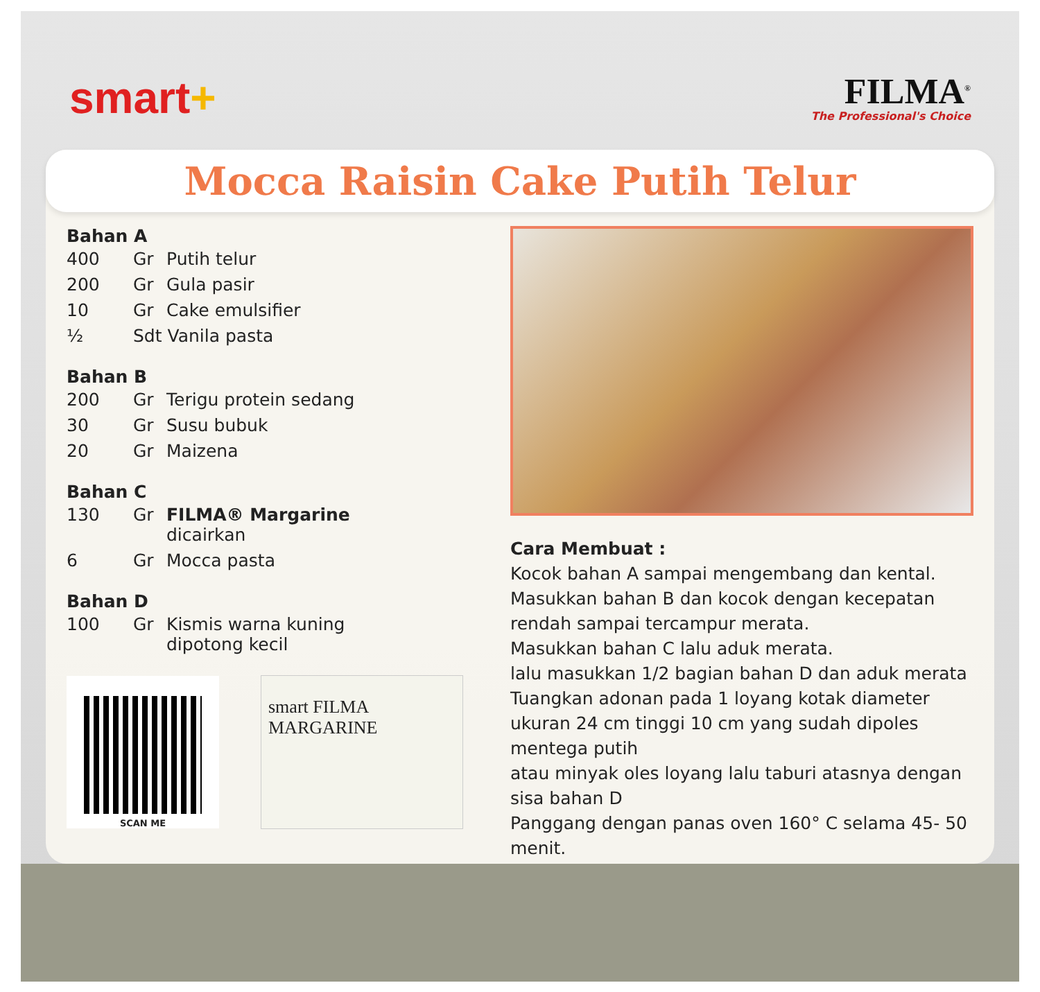smart+
FILMA<sup>®</sup>
The Professional's Choice
Mocca Raisin Cake Putih Telur
Bahan A
| 400 | Gr | Putih telur |
| 200 | Gr | Gula pasir |
| 10 | Gr | Cake emulsifier |
| ½ | Sdt Vanila pasta | |
Bahan B
| 200 | Gr | Terigu protein sedang |
| 30 | Gr | Susu bubuk |
| 20 | Gr | Maizena |
Bahan C
| 130 | Gr | FILMA® Margarine dicairkan |
| 6 | Gr | Mocca pasta |
Bahan D
| 100 | Gr | Kismis warna kuning dipotong kecil |
SCAN ME
smart FILMA MARGARINE
Cara Membuat :
Kocok bahan A sampai mengembang dan kental.
Masukkan bahan B dan kocok dengan kecepatan rendah sampai tercampur merata.
Masukkan bahan C lalu aduk merata.
lalu masukkan 1/2 bagian bahan D dan aduk merata
Tuangkan adonan pada 1 loyang kotak diameter ukuran 24 cm tinggi 10 cm yang sudah dipoles mentega putih
atau minyak oles loyang lalu taburi atasnya dengan sisa bahan D
Panggang dengan panas oven 160° C selama 45- 50 menit.